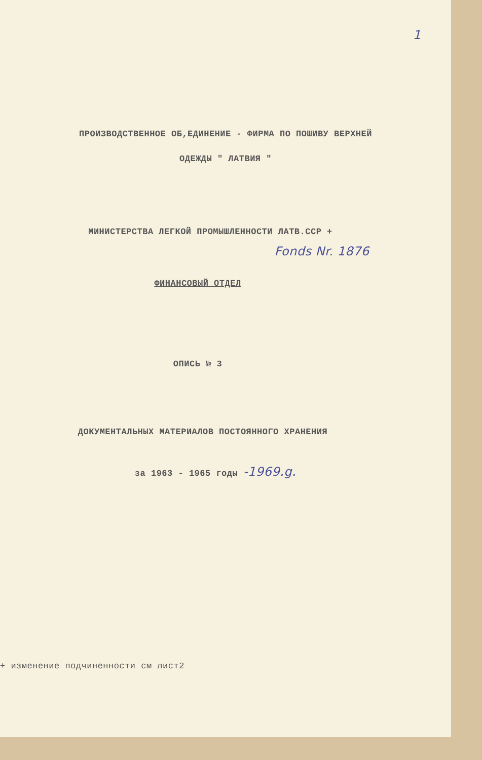1
ПРОИЗВОДСТВЕННОЕ ОБ,ЕДИНЕНИЕ - ФИРМА ПО ПОШИВУ ВЕРХНЕЙ
ОДЕЖДЫ " ЛАТВИЯ "
МИНИСТЕРСТВА ЛЕГКОЙ ПРОМЫШЛЕННОСТИ ЛАТВ.ССР +
Fonds Nr. 1876
ФИНАНСОВЫЙ ОТДЕЛ
ОПИСЬ № 3
ДОКУМЕНТАЛЬНЫХ МАТЕРИАЛОВ ПОСТОЯННОГО ХРАНЕНИЯ
за 1963 - 1965 годы -1969.g.
+ изменение подчиненности см лист2